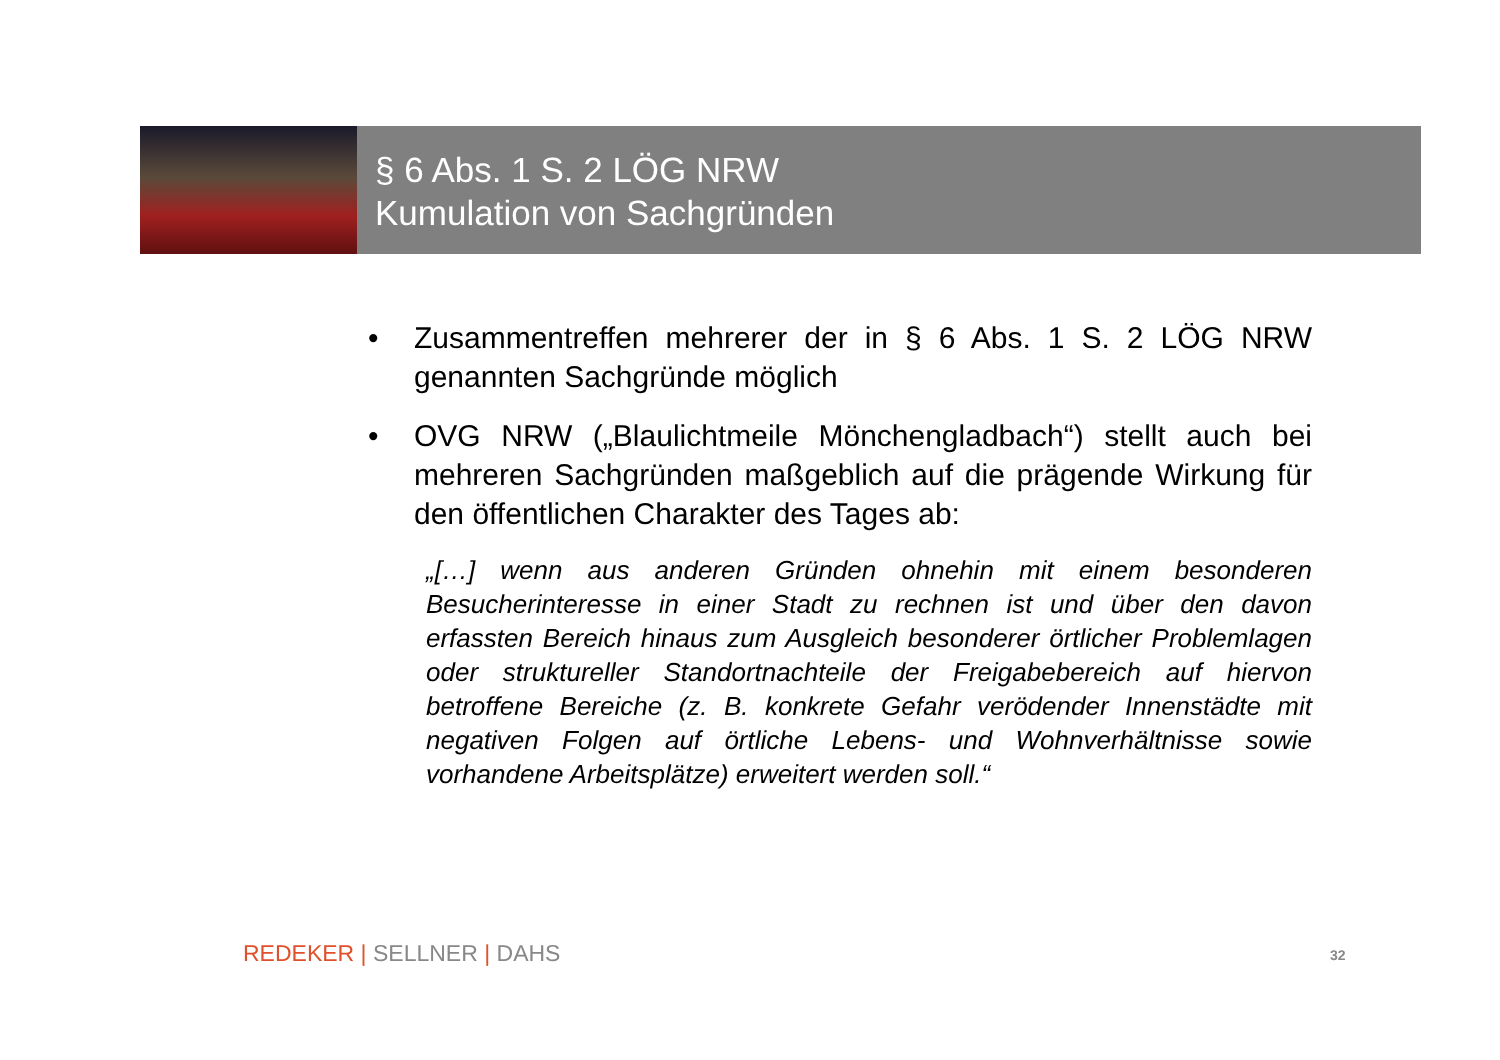§ 6 Abs. 1 S. 2 LÖG NRW
Kumulation von Sachgründen
• Zusammentreffen mehrerer der in § 6 Abs. 1 S. 2 LÖG NRW genannten Sachgründe möglich
• OVG NRW („Blaulichtmeile Mönchengladbach“) stellt auch bei mehreren Sachgründen maßgeblich auf die prägende Wirkung für den öffentlichen Charakter des Tages ab:
„[…] wenn aus anderen Gründen ohnehin mit einem besonderen Besucherinteresse in einer Stadt zu rechnen ist und über den davon erfassten Bereich hinaus zum Ausgleich besonderer örtlicher Problemlagen oder struktureller Standortnachteile der Freigabebereich auf hiervon betroffene Bereiche (z. B. konkrete Gefahr verödender Innenstädte mit negativen Folgen auf örtliche Lebens- und Wohnverhältnisse sowie vorhandene Arbeitsplätze) erweitert werden soll.“
REDEKER | SELLNER | DAHS 32